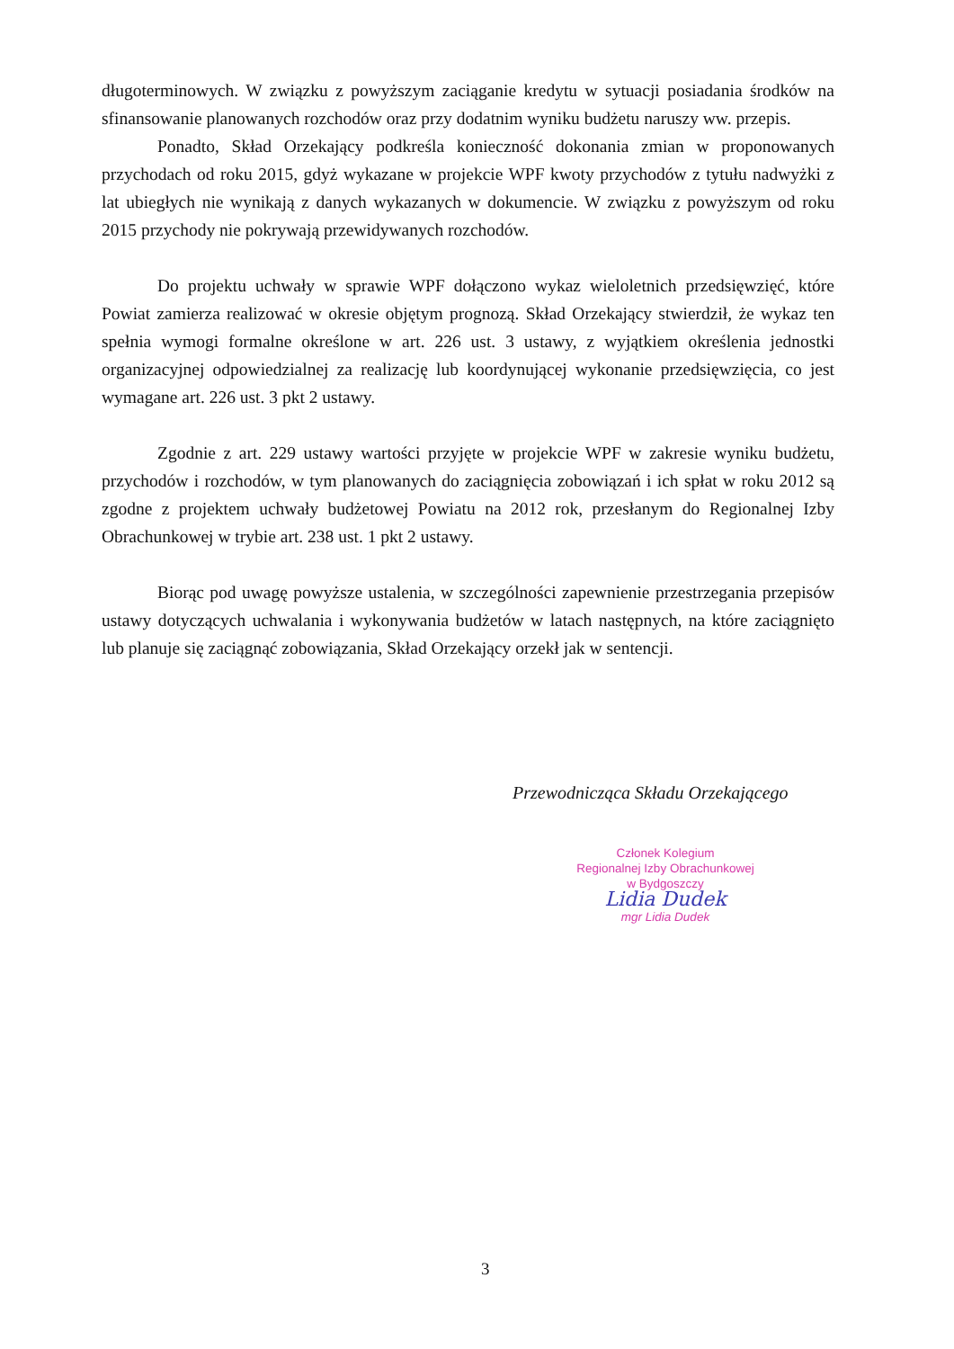długoterminowych. W związku z powyższym zaciąganie kredytu w sytuacji posiadania środków na sfinansowanie planowanych rozchodów oraz przy dodatnim wyniku budżetu naruszy ww. przepis.
Ponadto, Skład Orzekający podkreśla konieczność dokonania zmian w proponowanych przychodach od roku 2015, gdyż wykazane w projekcie WPF kwoty przychodów z tytułu nadwyżki z lat ubiegłych nie wynikają z danych wykazanych w dokumencie. W związku z powyższym od roku 2015 przychody nie pokrywają przewidywanych rozchodów.
Do projektu uchwały w sprawie WPF dołączono wykaz wieloletnich przedsięwzięć, które Powiat zamierza realizować w okresie objętym prognozą. Skład Orzekający stwierdził, że wykaz ten spełnia wymogi formalne określone w art. 226 ust. 3 ustawy, z wyjątkiem określenia jednostki organizacyjnej odpowiedzialnej za realizację lub koordynującej wykonanie przedsięwzięcia, co jest wymagane art. 226 ust. 3 pkt 2 ustawy.
Zgodnie z art. 229 ustawy wartości przyjęte w projekcie WPF w zakresie wyniku budżetu, przychodów i rozchodów, w tym planowanych do zaciągnięcia zobowiązań i ich spłat w roku 2012 są zgodne z projektem uchwały budżetowej Powiatu na 2012 rok, przesłanym do Regionalnej Izby Obrachunkowej w trybie art. 238 ust. 1 pkt 2 ustawy.
Biorąc pod uwagę powyższe ustalenia, w szczególności zapewnienie przestrzegania przepisów ustawy dotyczących uchwalania i wykonywania budżetów w latach następnych, na które zaciągnięto lub planuje się zaciągnąć zobowiązania, Skład Orzekający orzekł jak w sentencji.
Przewodnicząca Składu Orzekającego
Członek Kolegium
Regionalnej Izby Obrachunkowej
w Bydgoszczy
Lidia Dudek
mgr Lidia Dudek
3